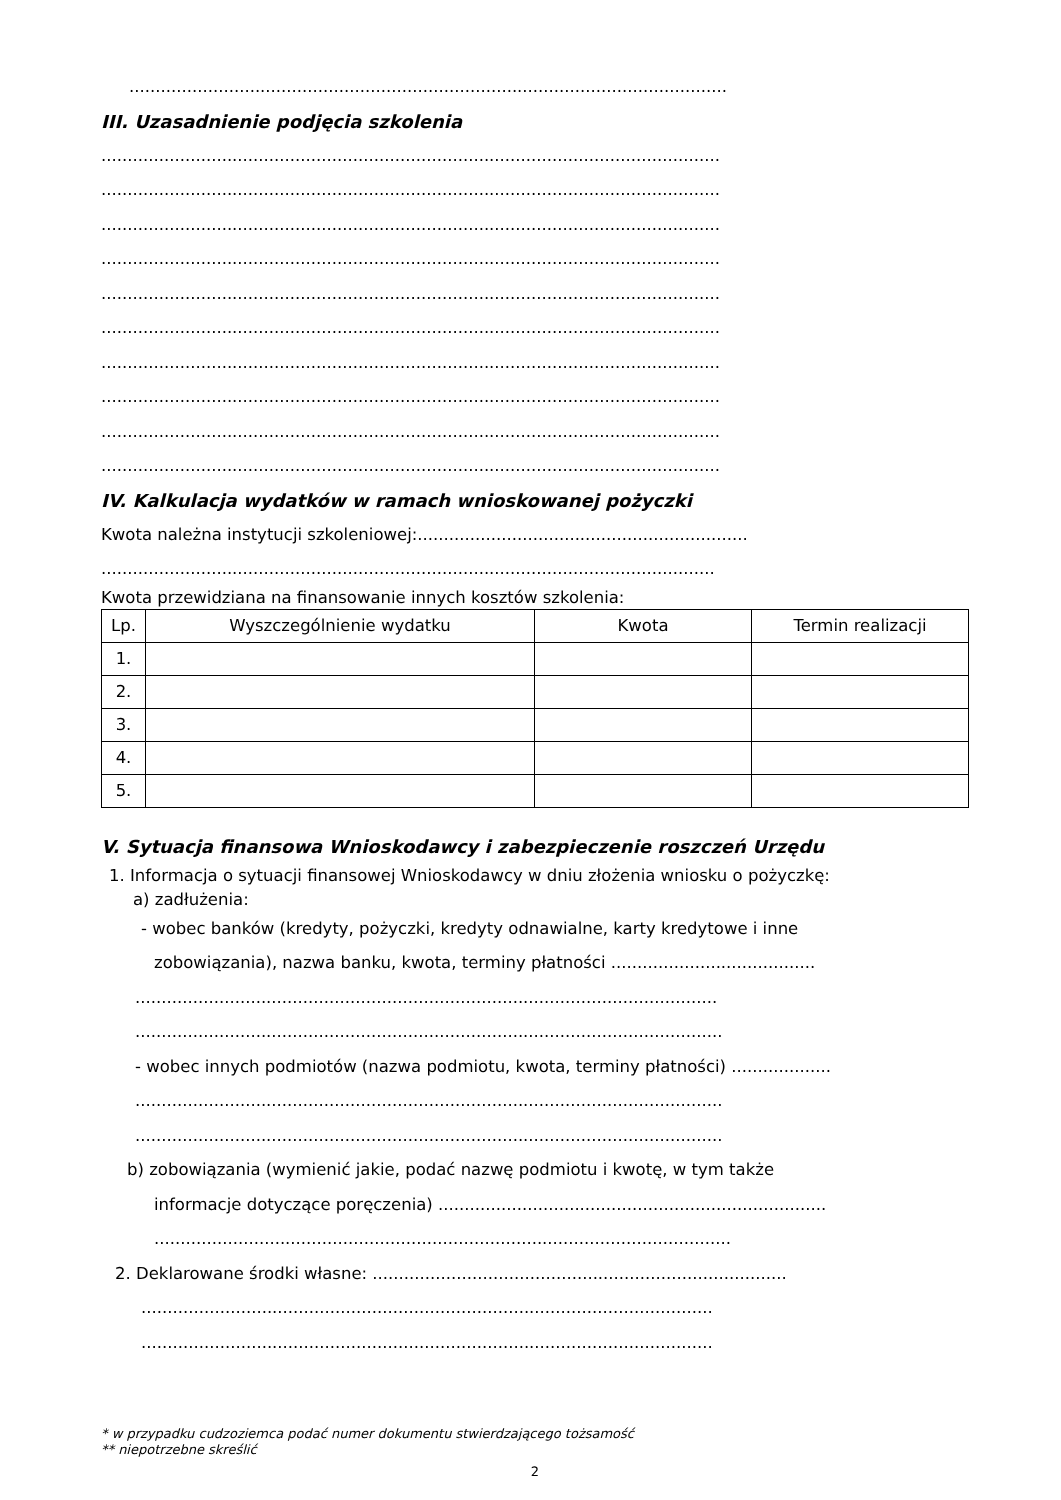..................................................................................................................
III. Uzasadnienie podjęcia szkolenia
......................................................................................................................
......................................................................................................................
......................................................................................................................
......................................................................................................................
......................................................................................................................
......................................................................................................................
......................................................................................................................
......................................................................................................................
......................................................................................................................
......................................................................................................................
IV. Kalkulacja wydatków w ramach wnioskowanej pożyczki
Kwota należna instytucji szkoleniowej:...............................................................
.....................................................................................................................
Kwota przewidziana na finansowanie innych kosztów szkolenia:
| Lp. | Wyszczególnienie wydatku | Kwota | Termin realizacji |
| --- | --- | --- | --- |
| 1. | | | |
| 2. | | | |
| 3. | | | |
| 4. | | | |
| 5. | | | |
V. Sytuacja finansowa Wnioskodawcy i zabezpieczenie roszczeń Urzędu
1. Informacja o sytuacji finansowej Wnioskodawcy w dniu złożenia wniosku o pożyczkę:
a) zadłużenia:
- wobec banków (kredyty, pożyczki, kredyty odnawialne, karty kredytowe i inne
zobowiązania), nazwa banku, kwota, terminy płatności .......................................
...............................................................................................................
................................................................................................................
- wobec innych podmiotów (nazwa podmiotu, kwota, terminy płatności) ...................
................................................................................................................
................................................................................................................
b) zobowiązania (wymienić jakie, podać nazwę podmiotu i kwotę, w tym także
informacje dotyczące poręczenia) ..........................................................................
..............................................................................................................
2. Deklarowane środki własne: ...............................................................................
.............................................................................................................
.............................................................................................................
* w przypadku cudzoziemca podać numer dokumentu stwierdzającego tożsamość
** niepotrzebne skreślić
2